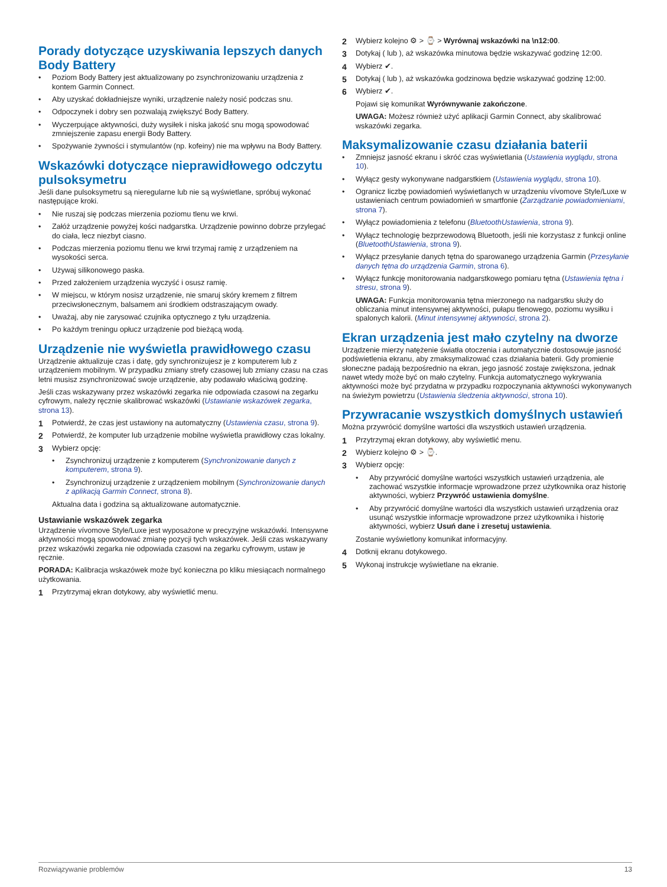Porady dotyczące uzyskiwania lepszych danych Body Battery
• Poziom Body Battery jest aktualizowany po zsynchronizowaniu urządzenia z kontem Garmin Connect.
• Aby uzyskać dokładniejsze wyniki, urządzenie należy nosić podczas snu.
• Odpoczynek i dobry sen pozwalają zwiększyć Body Battery.
• Wyczerpujące aktywności, duży wysiłek i niska jakość snu mogą spowodować zmniejszenie zapasu energii Body Battery.
• Spożywanie żywności i stymulantów (np. kofeiny) nie ma wpływu na Body Battery.
Wskazówki dotyczące nieprawidłowego odczytu pulsoksymetru
Jeśli dane pulsoksymetru są nieregularne lub nie są wyświetlane, spróbuj wykonać następujące kroki.
• Nie ruszaj się podczas mierzenia poziomu tlenu we krwi.
• Załóż urządzenie powyżej kości nadgarstka. Urządzenie powinno dobrze przylegać do ciała, lecz niezbyt ciasno.
• Podczas mierzenia poziomu tlenu we krwi trzymaj ramię z urządzeniem na wysokości serca.
• Używaj silikonowego paska.
• Przed założeniem urządzenia wyczyść i osusz ramię.
• W miejscu, w którym nosisz urządzenie, nie smaruj skóry kremem z filtrem przeciwsłonecznym, balsamem ani środkiem odstraszającym owady.
• Uważaj, aby nie zarysować czujnika optycznego z tyłu urządzenia.
• Po każdym treningu opłucz urządzenie pod bieżącą wodą.
Urządzenie nie wyświetla prawidłowego czasu
Urządzenie aktualizuje czas i datę, gdy synchronizujesz je z komputerem lub z urządzeniem mobilnym. W przypadku zmiany strefy czasowej lub zmiany czasu na czas letni musisz zsynchronizować swoje urządzenie, aby podawało właściwą godzinę.
Jeśli czas wskazywany przez wskazówki zegarka nie odpowiada czasowi na zegarku cyfrowym, należy ręcznie skalibrować wskazówki (Ustawianie wskazówek zegarka, strona 13).
1 Potwierdź, że czas jest ustawiony na automatyczny (Ustawienia czasu, strona 9).
2 Potwierdź, że komputer lub urządzenie mobilne wyświetla prawidłowy czas lokalny.
3 Wybierz opcję:
• Zsynchronizuj urządzenie z komputerem (Synchronizowanie danych z komputerem, strona 9).
• Zsynchronizuj urządzenie z urządzeniem mobilnym (Synchronizowanie danych z aplikacją Garmin Connect, strona 8).
Aktualna data i godzina są aktualizowane automatycznie.
Ustawianie wskazówek zegarka
Urządzenie vívomove Style/Luxe jest wyposażone w precyzyjne wskazówki. Intensywne aktywności mogą spowodować zmianę pozycji tych wskazówek. Jeśli czas wskazywany przez wskazówki zegarka nie odpowiada czasowi na zegarku cyfrowym, ustaw je ręcznie.
PORADA: Kalibracja wskazówek może być konieczna po kliku miesiącach normalnego użytkowania.
1 Przytrzymaj ekran dotykowy, aby wyświetlić menu.
2 Wybierz kolejno ⚙ > ⌚ > Wyrównaj wskazówki na \n12:00.
3 Dotykaj ( lub ), aż wskazówka minutowa będzie wskazywać godzinę 12:00.
4 Wybierz ✔.
5 Dotykaj ( lub ), aż wskazówka godzinowa będzie wskazywać godzinę 12:00.
6 Wybierz ✔.
Pojawi się komunikat Wyrównywanie zakończone.
UWAGA: Możesz również użyć aplikacji Garmin Connect, aby skalibrować wskazówki zegarka.
Maksymalizowanie czasu działania baterii
• Zmniejsz jasność ekranu i skróć czas wyświetlania (Ustawienia wyglądu, strona 10).
• Wyłącz gesty wykonywane nadgarstkiem (Ustawienia wyglądu, strona 10).
• Ogranicz liczbę powiadomień wyświetlanych w urządzeniu vívomove Style/Luxe w ustawieniach centrum powiadomień w smartfonie (Zarządzanie powiadomieniami, strona 7).
• Wyłącz powiadomienia z telefonu (BluetoothUstawienia, strona 9).
• Wyłącz technologię bezprzewodową Bluetooth, jeśli nie korzystasz z funkcji online (BluetoothUstawienia, strona 9).
• Wyłącz przesyłanie danych tętna do sparowanego urządzenia Garmin (Przesyłanie danych tętna do urządzenia Garmin, strona 6).
• Wyłącz funkcję monitorowania nadgarstkowego pomiaru tętna (Ustawienia tętna i stresu, strona 9).
UWAGA: Funkcja monitorowania tętna mierzonego na nadgarstku służy do obliczania minut intensywnej aktywności, pułapu tlenowego, poziomu wysiłku i spalonych kalorii. (Minut intensywnej aktywności, strona 2).
Ekran urządzenia jest mało czytelny na dworze
Urządzenie mierzy natężenie światła otoczenia i automatycznie dostosowuje jasność podświetlenia ekranu, aby zmaksymalizować czas działania baterii. Gdy promienie słoneczne padają bezpośrednio na ekran, jego jasność zostaje zwiększona, jednak nawet wtedy może być on mało czytelny. Funkcja automatycznego wykrywania aktywności może być przydatna w przypadku rozpoczynania aktywności wykonywanych na świeżym powietrzu (Ustawienia śledzenia aktywności, strona 10).
Przywracanie wszystkich domyślnych ustawień
Można przywrócić domyślne wartości dla wszystkich ustawień urządzenia.
1 Przytrzymaj ekran dotykowy, aby wyświetlić menu.
2 Wybierz kolejno ⚙ > ⌚.
3 Wybierz opcję:
• Aby przywrócić domyślne wartości wszystkich ustawień urządzenia, ale zachować wszystkie informacje wprowadzone przez użytkownika oraz historię aktywności, wybierz Przywróć ustawienia domyślne.
• Aby przywrócić domyślne wartości dla wszystkich ustawień urządzenia oraz usunąć wszystkie informacje wprowadzone przez użytkownika i historię aktywności, wybierz Usuń dane i zresetuj ustawienia.
Zostanie wyświetlony komunikat informacyjny.
4 Dotknij ekranu dotykowego.
5 Wykonaj instrukcje wyświetlane na ekranie.
Rozwiązywanie problemów 13